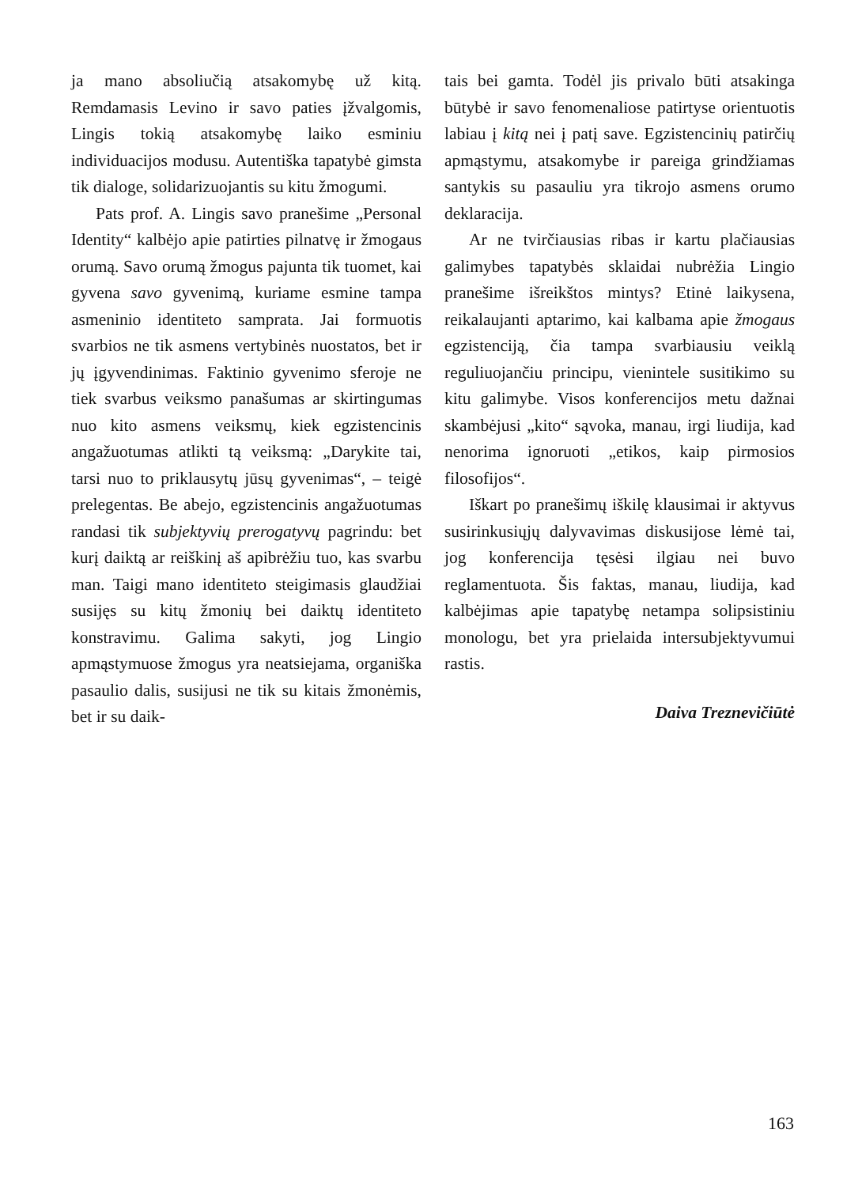ja mano absoliučią atsakomybę už kitą. Remdamasis Levino ir savo paties įžvalgomis, Lingis tokią atsakomybę laiko esminiu individuacijos modusu. Autentiška tapatybė gimsta tik dialoge, solidarizuojantis su kitu žmogumi.
Pats prof. A. Lingis savo pranešime „Personal Identity“ kalbėjo apie patirties pilnatvę ir žmogaus orumą. Savo orumą žmogus pajunta tik tuomet, kai gyvena savo gyvenimą, kuriame esmine tampa asmeninio identiteto samprata. Jai formuotis svarbios ne tik asmens vertybinės nuostatos, bet ir jų įgyvendinimas. Faktinio gyvenimo sferoje ne tiek svarbus veiksmo panašumas ar skirtingumas nuo kito asmens veiksmų, kiek egzistencinis angažuotumas atlikti tą veiksmą: „Darykite tai, tarsi nuo to priklausytų jūsų gyvenimas“, – teigė prelegentas. Be abejo, egzistencinis angažuotumas randasi tik subjektyvių prerogatyvų pagrindu: bet kurį daiktą ar reiškinį aš apibrėžiu tuo, kas svarbu man. Taigi mano identiteto steigimasis glaudžiai susijęs su kitų žmonių bei daiktų identiteto konstravimu. Galima sakyti, jog Lingio apmąstymuose žmogus yra neatsiejama, organiška pasaulio dalis, susijusi ne tik su kitais žmonėmis, bet ir su daik-
tais bei gamta. Todėl jis privalo būti atsakinga būtybė ir savo fenomenaliose patirtyse orientuotis labiau į kitą nei į patį save. Egzistencinių patirčių apmąstymu, atsakomybe ir pareiga grindžiamas santykis su pasauliu yra tikrojo asmens orumo deklaracija.
Ar ne tvirčiausias ribas ir kartu plačiausias galimybes tapatybės sklaidai nubrėžia Lingio pranešime išreikštos mintys? Etinė laikysena, reikalaujanti aptarimo, kai kalbama apie žmogaus egzistenciją, čia tampa svarbiausiu veiklą reguliuojančiu principu, vienintele susitikimo su kitu galimybe. Visos konferencijos metu dažnai skambėjusi „kito“ sąvoka, manau, irgi liudija, kad nenorima ignoruoti „etikos, kaip pirmosios filosofijos“.
Iškart po pranešimų iškilę klausimai ir aktyvus susirinkusiųjų dalyvavimas diskusijose lėmė tai, jog konferencija tęsėsi ilgiau nei buvo reglamentuota. Šis faktas, manau, liudija, kad kalbėjimas apie tapatybę netampa solipsistiniu monologu, bet yra prielaida intersubjektyvumui rastis.
Daiva Treznevičiūtė
163